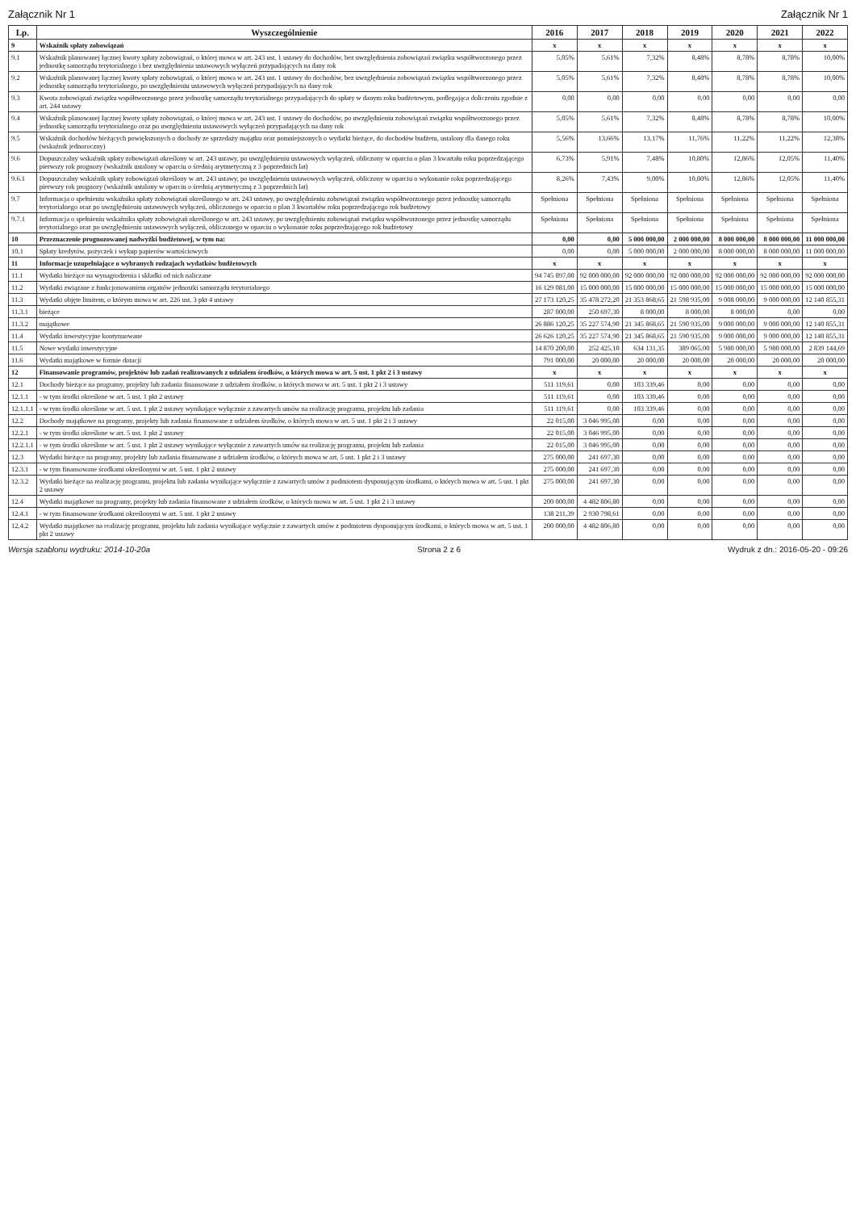Załącznik Nr 1 Załącznik Nr 1
| Lp. | Wyszczególnienie | 2016 | 2017 | 2018 | 2019 | 2020 | 2021 | 2022 |
| --- | --- | --- | --- | --- | --- | --- | --- | --- |
| 9 | Wskaźnik spłaty zobowiązań | x | x | x | x | x | x | x |
| 9.1 | Wskaźnik planowanej łącznej kwoty spłaty zobowiązań, o której mowa w art. 243 ust. 1 ustawy do dochodów, bez uwzględnienia zobowiązań związku współtworzonego przez jednostkę samorządu terytorialnego i bez uwzględnienia ustawowych wyłączeń przypadających na dany rok | 5,05% | 5,61% | 7,32% | 8,48% | 8,78% | 8,78% | 10,00% |
| 9.2 | Wskaźnik planowanej łącznej kwoty spłaty zobowiązań, o której mowa w art. 243 ust. 1 ustawy do dochodów, bez uwzględnienia zobowiązań związku współtworzonego przez jednostkę samorządu terytorialnego, po uwzględnieniu ustawowych wyłączeń przypadających na dany rok | 5,05% | 5,61% | 7,32% | 8,48% | 8,78% | 8,78% | 10,00% |
| 9.3 | Kwota zobowiązań związku współtworzonego przez jednostkę samorządu terytorialnego przypadających do spłaty w danym roku budżetowym, podlegająca doliczeniu zgodnie z art. 244 ustawy | 0,00 | 0,00 | 0,00 | 0,00 | 0,00 | 0,00 | 0,00 |
| 9.4 | Wskaźnik planowanej łącznej kwoty spłaty zobowiązań, o której mowa w art. 243 ust. 1 ustawy do dochodów, po uwzględnieniu zobowiązań związku współtworzonego przez jednostkę samorządu terytorialnego oraz po uwzględnieniu ustawowych wyłączeń przypadających na dany rok | 5,05% | 5,61% | 7,32% | 8,48% | 8,78% | 8,78% | 10,00% |
| 9.5 | Wskaźnik dochodów bieżących powiększonych o dochody ze sprzedaży majątku oraz pomniejszonych o wydatki bieżące, do dochodów budżetu, ustalony dla danego roku (wskaźnik jednoroczny) | 5,56% | 13,66% | 13,17% | 11,76% | 11,22% | 11,22% | 12,38% |
| 9.6 | Dopuszczalny wskaźnik spłaty zobowiązań określony w art. 243 ustawy, po uwzględnieniu ustawowych wyłączeń, obliczony w oparciu o plan 3 kwartału roku poprzedzającego pierwszy rok prognozy (wskaźnik ustalony w oparciu o średnią arytmetyczną z 3 poprzednich lat) | 6,73% | 5,91% | 7,48% | 10,80% | 12,86% | 12,05% | 11,40% |
| 9.6.1 | Dopuszczalny wskaźnik spłaty zobowiązań określony w art. 243 ustawy, po uwzględnieniu ustawowych wyłączeń, obliczony w oparciu o wykonanie roku poprzedzającego pierwszy rok prognozy (wskaźnik ustalony w oparciu o średnią arytmetyczną z 3 poprzednich lat) | 8,26% | 7,43% | 9,00% | 10,80% | 12,86% | 12,05% | 11,40% |
| 9.7 | Informacja o spełnieniu wskaźnika spłaty zobowiązań określonego w art. 243 ustawy, po uwzględnieniu zobowiązań związku współtworzonego przez jednostkę samorządu terytorialnego oraz po uwzględnieniu ustawowych wyłączeń, obliczonego w oparciu o plan 3 kwartałów roku poprzedzającego rok budżetowy | Spełniona | Spełniona | Spełniona | Spełniona | Spełniona | Spełniona | Spełniona |
| 9.7.1 | Informacja o spełnieniu wskaźnika spłaty zobowiązań określonego w art. 243 ustawy, po uwzględnieniu zobowiązań związku współtworzonego przez jednostkę samorządu terytorialnego oraz po uwzględnieniu ustawowych wyłączeń, obliczonego w oparciu o wykonanie roku poprzedzającego rok budżetowy | Spełniona | Spełniona | Spełniona | Spełniona | Spełniona | Spełniona | Spełniona |
| 10 | Przeznaczenie prognozowanej nadwyżki budżetowej, w tym na: | 0,00 | 0,00 | 5 000 000,00 | 2 000 000,00 | 8 000 000,00 | 8 000 000,00 | 11 000 000,00 |
| 10.1 | Spłaty kredytów, pożyczek i wykup papierów wartościowych | 0,00 | 0,00 | 5 000 000,00 | 2 000 000,00 | 8 000 000,00 | 8 000 000,00 | 11 000 000,00 |
| 11 | Informacje uzupełniające o wybranych rodzajach wydatków budżetowych | x | x | x | x | x | x | x |
| 11.1 | Wydatki bieżące na wynagrodzenia i składki od nich naliczane | 94 745 897,00 | 92 000 000,00 | 92 000 000,00 | 92 000 000,00 | 92 000 000,00 | 92 000 000,00 | 92 000 000,00 |
| 11.2 | Wydatki związane z funkcjonowaniem organów jednostki samorządu terytorialnego | 16 129 081,00 | 15 000 000,00 | 15 000 000,00 | 15 000 000,00 | 15 000 000,00 | 15 000 000,00 | 15 000 000,00 |
| 11.3 | Wydatki objęte limitem, o którym mowa w art. 226 ust. 3 pkt 4 ustawy | 27 173 120,25 | 35 478 272,20 | 21 353 868,65 | 21 598 935,00 | 9 008 000,00 | 9 000 000,00 | 12 140 855,31 |
| 11.3.1 | bieżące | 287 000,00 | 250 697,30 | 8 000,00 | 8 000,00 | 8 000,00 | 0,00 | 0,00 |
| 11.3.2 | majątkowe | 26 886 120,25 | 35 227 574,90 | 21 345 868,65 | 21 590 935,00 | 9 000 000,00 | 9 000 000,00 | 12 140 855,31 |
| 11.4 | Wydatki inwestycyjne kontynuowane | 26 626 120,25 | 35 227 574,90 | 21 345 868,65 | 21 590 935,00 | 9 000 000,00 | 9 000 000,00 | 12 140 855,31 |
| 11.5 | Nowe wydatki inwestycyjne | 14 870 200,00 | 252 425,10 | 634 131,35 | 389 065,00 | 5 980 000,00 | 5 980 000,00 | 2 839 144,69 |
| 11.6 | Wydatki majątkowe w formie dotacji | 791 000,00 | 20 000,00 | 20 000,00 | 20 000,00 | 20 000,00 | 20 000,00 | 20 000,00 |
| 12 | Finansowanie programów, projektów lub zadań realizowanych z udziałem środków, o których mowa w art. 5 ust. 1 pkt 2 i 3 ustawy | x | x | x | x | x | x | x |
| 12.1 | Dochody bieżące na programy, projekty lub zadania finansowane z udziałem środków, o których mowa w art. 5 ust. 1 pkt 2 i 3 ustawy | 511 119,61 | 0,00 | 103 339,46 | 0,00 | 0,00 | 0,00 | 0,00 |
| 12.1.1 | - w tym środki określone w art. 5 ust. 1 pkt 2 ustawy | 511 119,61 | 0,00 | 103 339,46 | 0,00 | 0,00 | 0,00 | 0,00 |
| 12.1.1.1 | - w tym środki określone w art. 5 ust. 1 pkt 2 ustawy wynikające wyłącznie z zawartych umów na realizację programu, projektu lub zadania | 511 119,61 | 0,00 | 103 339,46 | 0,00 | 0,00 | 0,00 | 0,00 |
| 12.2 | Dochody majątkowe na programy, projekty lub zadania finansowane z udziałem środków, o których mowa w art. 5 ust. 1 pkt 2 i 3 ustawy | 22 015,00 | 3 046 995,00 | 0,00 | 0,00 | 0,00 | 0,00 | 0,00 |
| 12.2.1 | - w tym środki określone w art. 5 ust. 1 pkt 2 ustawy | 22 015,00 | 3 046 995,00 | 0,00 | 0,00 | 0,00 | 0,00 | 0,00 |
| 12.2.1.1 | - w tym środki określone w art. 5 ust. 1 pkt 2 ustawy wynikające wyłącznie z zawartych umów na realizację programu, projektu lub zadania | 22 015,00 | 3 046 995,00 | 0,00 | 0,00 | 0,00 | 0,00 | 0,00 |
| 12.3 | Wydatki bieżące na programy, projekty lub zadania finansowane z udziałem środków, o których mowa w art. 5 ust. 1 pkt 2 i 3 ustawy | 275 000,00 | 241 697,30 | 0,00 | 0,00 | 0,00 | 0,00 | 0,00 |
| 12.3.1 | - w tym finansowane środkami określonymi w art. 5 ust. 1 pkt 2 ustawy | 275 000,00 | 241 697,30 | 0,00 | 0,00 | 0,00 | 0,00 | 0,00 |
| 12.3.2 | Wydatki bieżące na realizację programu, projektu lub zadania wynikające wyłącznie z zawartych umów z podmiotem dysponującym środkami, o których mowa w art. 5 ust. 1 pkt 2 ustawy | 275 000,00 | 241 697,30 | 0,00 | 0,00 | 0,00 | 0,00 | 0,00 |
| 12.4 | Wydatki majątkowe na programy, projekty lub zadania finansowane z udziałem środków, o których mowa w art. 5 ust. 1 pkt 2 i 3 ustawy | 200 000,00 | 4 482 806,80 | 0,00 | 0,00 | 0,00 | 0,00 | 0,00 |
| 12.4.1 | - w tym finansowane środkami określonymi w art. 5 ust. 1 pkt 2 ustawy | 138 211,39 | 2 930 798,61 | 0,00 | 0,00 | 0,00 | 0,00 | 0,00 |
| 12.4.2 | Wydatki majątkowe na realizację programu, projektu lub zadania wynikające wyłącznie z zawartych umów z podmiotem dysponującym środkami, o których mowa w art. 5 ust. 1 pkt 2 ustawy | 200 000,00 | 4 482 806,80 | 0,00 | 0,00 | 0,00 | 0,00 | 0,00 |
Wersja szablonu wydruku: 2014-10-20a Strona 2 z 6 Wydruk z dn.: 2016-05-20 - 09:26